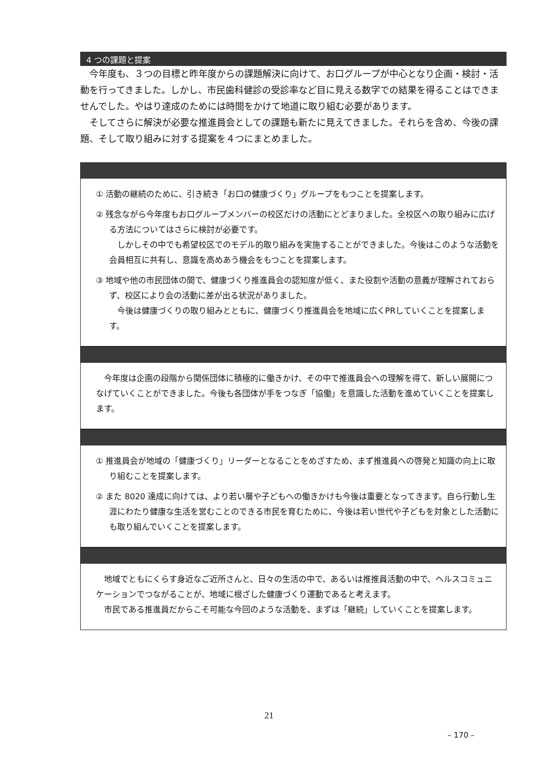4 つの課題と提案
今年度も、３つの目標と昨年度からの課題解決に向けて、お口グループが中心となり企画・検討・活動を行ってきました。しかし、市民歯科健診の受診率など目に見える数字での結果を得ることはできませんでした。やはり達成のためには時間をかけて地道に取り組む必要があります。
そしてさらに解決が必要な推進員会としての課題も新たに見えてきました。それらを含め、今後の課題、そして取り組みに対する提案を４つにまとめました。
① 活動の継続のために、引き続き「お口の健康づくり」グループをもつことを提案します。
② 残念ながら今年度もお口グループメンバーの校区だけの活動にとどまりました。全校区への取り組みに広げる方法についてはさらに検討が必要です。
　しかしその中でも希望校区でのモデル的取り組みを実施することができました。今後はこのような活動を会員相互に共有し、意識を高めあう機会をもつことを提案します。
③ 地域や他の市民団体の間で、健康づくり推進員会の認知度が低く、また役割や活動の意義が理解されておらず、校区により会の活動に差が出る状況がありました。
　今後は健康づくりの取り組みとともに、健康づくり推進員会を地域に広くPRしていくことを提案します。
今年度は企画の段階から関係団体に積極的に働きかけ、その中で推進員会への理解を得て、新しい展開につなげていくことができました。今後も各団体が手をつなぎ「協働」を意識した活動を進めていくことを提案します。
① 推進員会が地域の「健康づくり」リーダーとなることをめざすため、まず推進員への啓発と知識の向上に取り組むことを提案します。
② また 8020 達成に向けては、より若い層や子どもへの働きかけも今後は重要となってきます。自ら行動し生涯にわたり健康な生活を営むことのできる市民を育むために、今後は若い世代や子どもを対象とした活動にも取り組んでいくことを提案します。
地域でともにくらす身近なご近所さんと、日々の生活の中で、あるいは推推員活動の中で、ヘルスコミュニケーションでつながることが、地域に根ざした健康づくり運動であると考えます。
　市民である推進員だからこそ可能な今回のような活動を、まずは「継続」していくことを提案します。
21
– 170 –